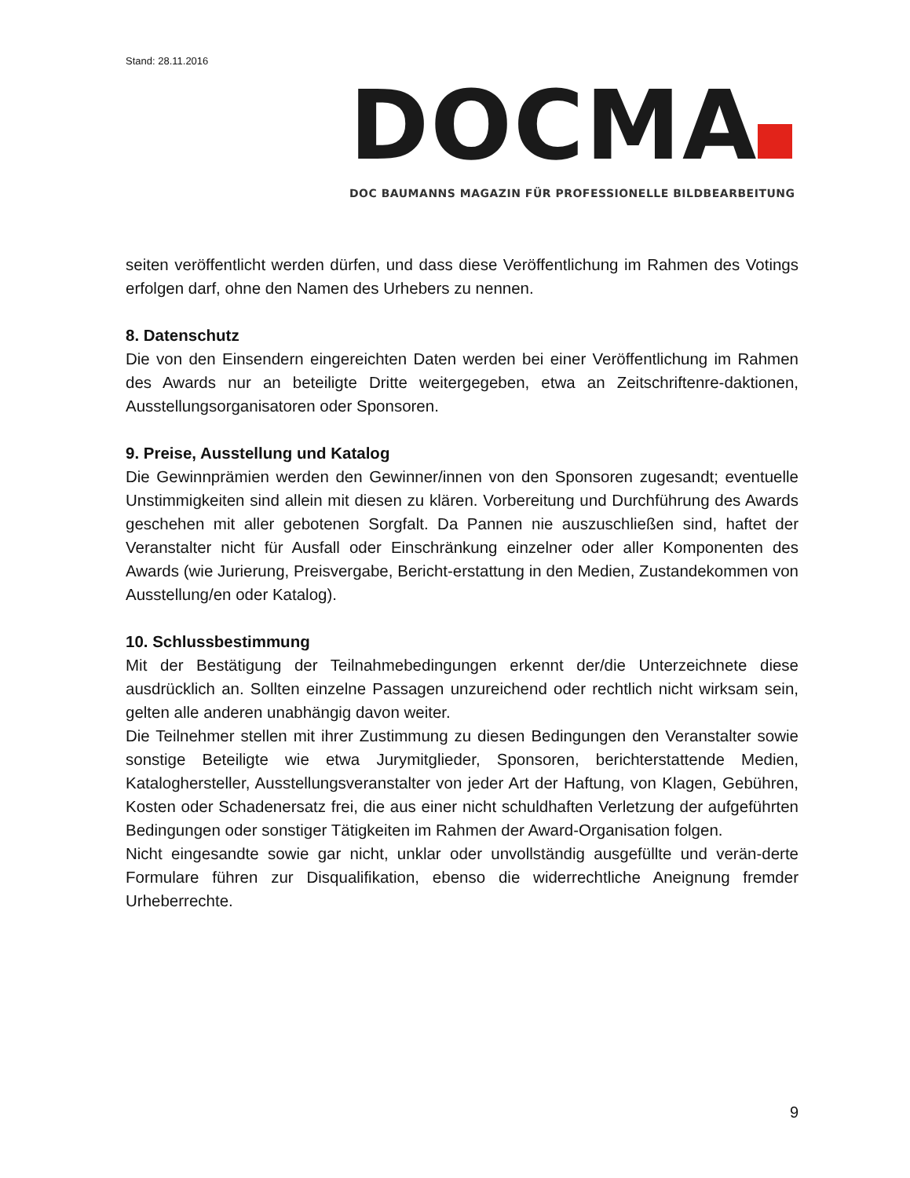Stand: 28.11.2016
DOCMA
DOC BAUMANNS MAGAZIN FÜR PROFESSIONELLE BILDBEARBEITUNG
seiten veröffentlicht werden dürfen, und dass diese Veröffentlichung im Rahmen des Votings erfolgen darf, ohne den Namen des Urhebers zu nennen.
8. Datenschutz
Die von den Einsendern eingereichten Daten werden bei einer Veröffentlichung im Rahmen des Awards nur an beteiligte Dritte weitergegeben, etwa an Zeitschriftenre-daktionen, Ausstellungsorganisatoren oder Sponsoren.
9. Preise, Ausstellung und Katalog
Die Gewinnprämien werden den Gewinner/innen von den Sponsoren zugesandt; eventuelle Unstimmigkeiten sind allein mit diesen zu klären. Vorbereitung und Durchführung des Awards geschehen mit aller gebotenen Sorgfalt. Da Pannen nie auszuschließen sind, haftet der Veranstalter nicht für Ausfall oder Einschränkung einzelner oder aller Komponenten des Awards (wie Jurierung, Preisvergabe, Bericht-erstattung in den Medien, Zustandekommen von Ausstellung/en oder Katalog).
10. Schlussbestimmung
Mit der Bestätigung der Teilnahmebedingungen erkennt der/die Unterzeichnete diese ausdrücklich an. Sollten einzelne Passagen unzureichend oder rechtlich nicht wirksam sein, gelten alle anderen unabhängig davon weiter.
Die Teilnehmer stellen mit ihrer Zustimmung zu diesen Bedingungen den Veranstalter sowie sonstige Beteiligte wie etwa Jurymitglieder, Sponsoren, berichterstattende Medien, Kataloghersteller, Ausstellungsveranstalter von jeder Art der Haftung, von Klagen, Gebühren, Kosten oder Schadenersatz frei, die aus einer nicht schuldhaften Verletzung der aufgeführten Bedingungen oder sonstiger Tätigkeiten im Rahmen der Award-Organisation folgen.
Nicht eingesandte sowie gar nicht, unklar oder unvollständig ausgefüllte und verän-derte Formulare führen zur Disqualifikation, ebenso die widerrechtliche Aneignung fremder Urheberrechte.
9